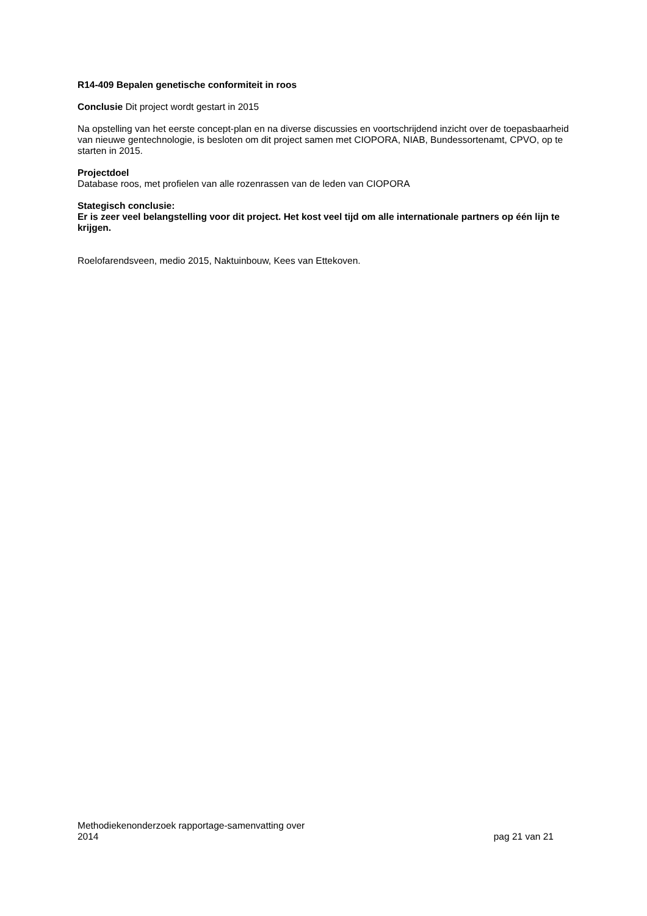R14-409 Bepalen genetische conformiteit in roos
Conclusie Dit project wordt gestart in 2015
Na opstelling van het eerste concept-plan en na diverse discussies en voortschrijdend inzicht over de toepasbaarheid van nieuwe gentechnologie, is besloten om dit project samen met CIOPORA, NIAB, Bundessortenamt, CPVO, op te starten in 2015.
Projectdoel
Database roos, met profielen van alle rozenrassen van de leden van CIOPORA
Stategisch conclusie:
Er is zeer veel belangstelling voor dit project. Het kost veel tijd om alle internationale partners op één lijn te krijgen.
Roelofarendsveen, medio 2015, Naktuinbouw, Kees van Ettekoven.
Methodiekenonderzoek rapportage-samenvatting over
2014
pag 21 van 21